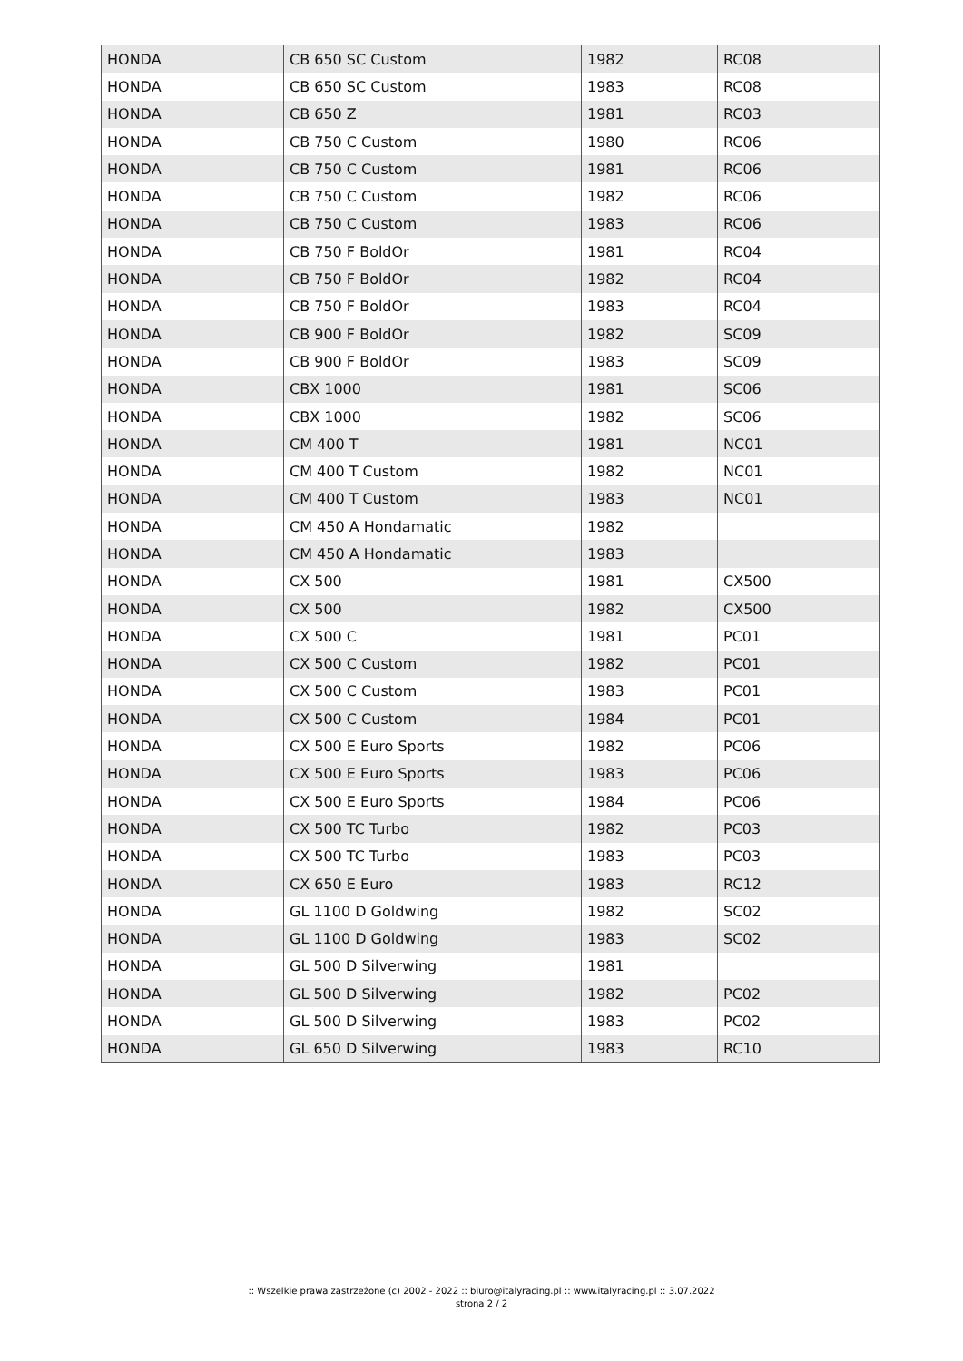| HONDA | CB 650 SC Custom | 1982 | RC08 |
| HONDA | CB 650 SC Custom | 1983 | RC08 |
| HONDA | CB 650 Z | 1981 | RC03 |
| HONDA | CB 750 C Custom | 1980 | RC06 |
| HONDA | CB 750 C Custom | 1981 | RC06 |
| HONDA | CB 750 C Custom | 1982 | RC06 |
| HONDA | CB 750 C Custom | 1983 | RC06 |
| HONDA | CB 750 F BoldOr | 1981 | RC04 |
| HONDA | CB 750 F BoldOr | 1982 | RC04 |
| HONDA | CB 750 F BoldOr | 1983 | RC04 |
| HONDA | CB 900 F BoldOr | 1982 | SC09 |
| HONDA | CB 900 F BoldOr | 1983 | SC09 |
| HONDA | CBX 1000 | 1981 | SC06 |
| HONDA | CBX 1000 | 1982 | SC06 |
| HONDA | CM 400 T | 1981 | NC01 |
| HONDA | CM 400 T Custom | 1982 | NC01 |
| HONDA | CM 400 T Custom | 1983 | NC01 |
| HONDA | CM 450 A Hondamatic | 1982 | |
| HONDA | CM 450 A Hondamatic | 1983 | |
| HONDA | CX 500 | 1981 | CX500 |
| HONDA | CX 500 | 1982 | CX500 |
| HONDA | CX 500 C | 1981 | PC01 |
| HONDA | CX 500 C Custom | 1982 | PC01 |
| HONDA | CX 500 C Custom | 1983 | PC01 |
| HONDA | CX 500 C Custom | 1984 | PC01 |
| HONDA | CX 500 E Euro Sports | 1982 | PC06 |
| HONDA | CX 500 E Euro Sports | 1983 | PC06 |
| HONDA | CX 500 E Euro Sports | 1984 | PC06 |
| HONDA | CX 500 TC Turbo | 1982 | PC03 |
| HONDA | CX 500 TC Turbo | 1983 | PC03 |
| HONDA | CX 650 E Euro | 1983 | RC12 |
| HONDA | GL 1100 D Goldwing | 1982 | SC02 |
| HONDA | GL 1100 D Goldwing | 1983 | SC02 |
| HONDA | GL 500 D Silverwing | 1981 | |
| HONDA | GL 500 D Silverwing | 1982 | PC02 |
| HONDA | GL 500 D Silverwing | 1983 | PC02 |
| HONDA | GL 650 D Silverwing | 1983 | RC10 |
:: Wszelkie prawa zastrzeżone (c) 2002 - 2022 :: biuro@italyracing.pl :: www.italyracing.pl :: 3.07.2022
strona 2 / 2